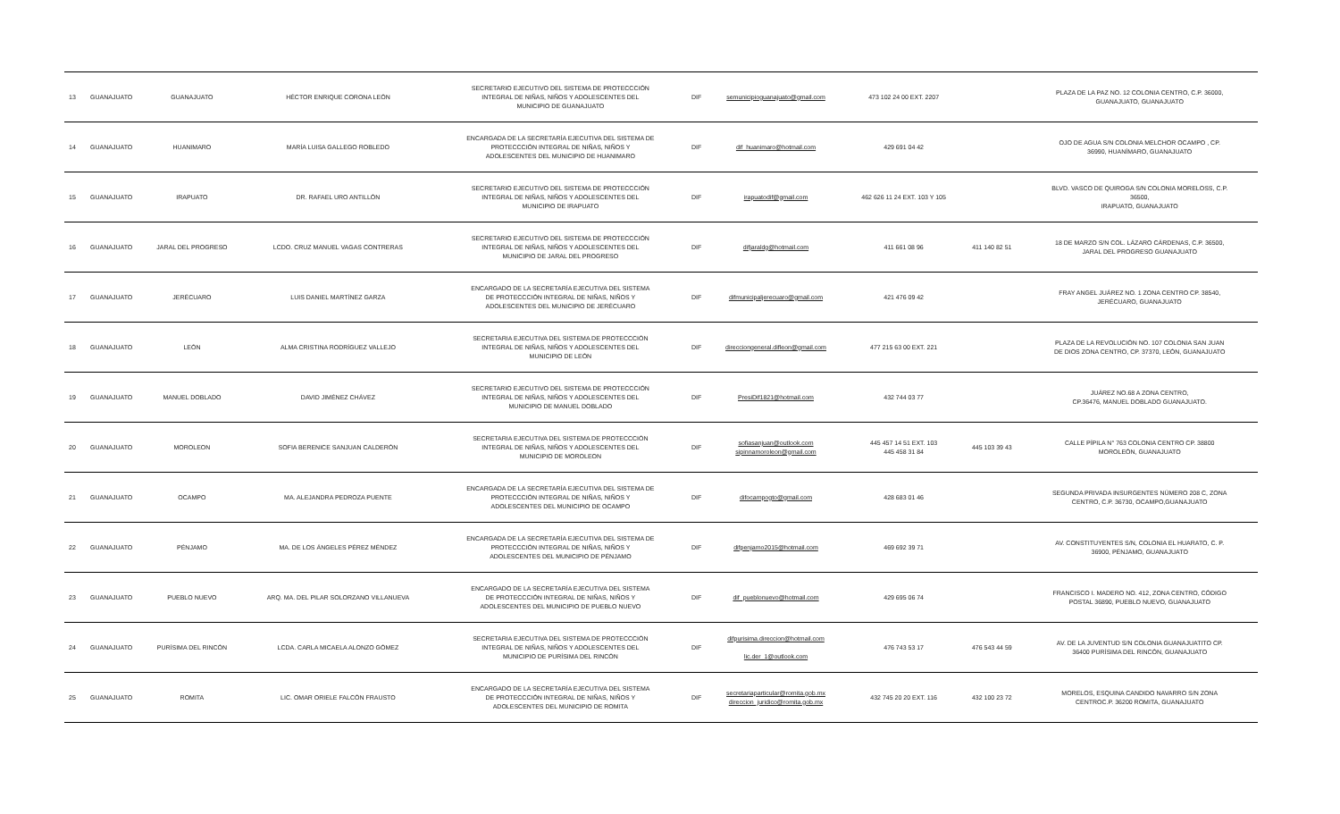| 13 | GUANAJUATO | GUANAJUATO | HÉCTOR ENRIQUE CORONA LEÓN | SECRETARIO EJECUTIVO DEL SISTEMA DE PROTECCCIÓN INTEGRAL DE NIÑAS, NIÑOS Y ADOLESCENTES DEL MUNICIPIO DE GUANAJUATO | DIF | semunicipioguanajuato@gmail.com | 473 102 24 00 EXT. 2207 | | PLAZA DE LA PAZ NO. 12 COLONIA CENTRO, C.P. 36000, GUANAJUATO, GUANAJUATO |
| 14 | GUANAJUATO | HUANIMARO | MARÍA LUISA GALLEGO ROBLEDO | ENCARGADA DE LA SECRETARÍA EJECUTIVA DEL SISTEMA DE PROTECCCIÓN INTEGRAL DE NIÑAS, NIÑOS Y ADOLESCENTES DEL MUNICIPIO DE HUANIMARO | DIF | dif_huanimaro@hotmail.com | 429 691 04 42 | | OJO DE AGUA S/N COLONIA MELCHOR OCAMPO , CP. 36990, HUANÍMARO, GUANAJUATO |
| 15 | GUANAJUATO | IRAPUATO | DR. RAFAEL URO ANTILLÓN | SECRETARIO EJECUTIVO DEL SISTEMA DE PROTECCCIÓN INTEGRAL DE NIÑAS, NIÑOS Y ADOLESCENTES DEL MUNICIPIO DE IRAPUATO | DIF | irapuatodif@gmail.com | 462 626 11 24 EXT. 103 Y 105 | | BLVD. VASCO DE QUIROGA S/N COLONIA MORELOSS, C.P. 36500, IRAPUATO, GUANAJUATO |
| 16 | GUANAJUATO | JARAL DEL PROGRESO | LCDO. CRUZ MANUEL VAGAS CONTRERAS | SECRETARIO EJECUTIVO DEL SISTEMA DE PROTECCCIÓN INTEGRAL DE NIÑAS, NIÑOS Y ADOLESCENTES DEL MUNICIPIO DE JARAL DEL PROGRESO | DIF | difjaraldg@hotmail.com | 411 661 08 96 | 411 140 82 51 | 18 DE MARZO S/N COL. LÁZARO CÁRDENAS, C.P. 36500, JARAL DEL PROGRESO GUANAJUATO |
| 17 | GUANAJUATO | JERÉCUARO | LUIS DANIEL MARTÍNEZ GARZA | ENCARGADO DE LA SECRETARÍA EJECUTIVA DEL SISTEMA DE PROTECCCIÓN INTEGRAL DE NIÑAS, NIÑOS Y ADOLESCENTES DEL MUNICIPIO DE JERÉCUARO | DIF | difmunicipaljerecuaro@gmail.com | 421 476 09 42 | | FRAY ANGEL JUÁREZ NO. 1 ZONA CENTRO CP. 38540, JERÉCUARO, GUANAJUATO |
| 18 | GUANAJUATO | LEÓN | ALMA CRISTINA RODRÍGUEZ VALLEJO | SECRETARIA EJECUTIVA DEL SISTEMA DE PROTECCCIÓN INTEGRAL DE NIÑAS, NIÑOS Y ADOLESCENTES DEL MUNICIPIO DE LEÓN | DIF | direcciongeneral.difleon@gmail.com | 477 215 63 00 EXT. 221 | | PLAZA DE LA REVOLUCIÓN NO. 107 COLONIA SAN JUAN DE DIOS ZONA CENTRO, CP. 37370, LEÓN, GUANAJUATO |
| 19 | GUANAJUATO | MANUEL DOBLADO | DAVID JIMÉNEZ CHÁVEZ | SECRETARIO EJECUTIVO DEL SISTEMA DE PROTECCCIÓN INTEGRAL DE NIÑAS, NIÑOS Y ADOLESCENTES DEL MUNICIPIO DE MANUEL DOBLADO | DIF | PresiDif1821@hotmail.com | 432 744 03 77 | | JUÁREZ NO.68 A ZONA CENTRO, CP.36476, MANUEL DOBLADO GUANAJUATO. |
| 20 | GUANAJUATO | MOROLEON | SOFIA BERENICE SANJUAN CALDERÓN | SECRETARIA EJECUTIVA DEL SISTEMA DE PROTECCCIÓN INTEGRAL DE NIÑAS, NIÑOS Y ADOLESCENTES DEL MUNICIPIO DE MOROLEON | DIF | sofiasanjuan@outlook.com sipinnamoroleon@gmail.com | 445 457 14 51 EXT. 103 445 458 31 84 | 445 103 39 43 | CALLE PÍPILA N° 763 COLONIA CENTRO CP. 38800 MOROLEÓN, GUANAJUATO |
| 21 | GUANAJUATO | OCAMPO | MA. ALEJANDRA PEDROZA PUENTE | ENCARGADA DE LA SECRETARÍA EJECUTIVA DEL SISTEMA DE PROTECCCIÓN INTEGRAL DE NIÑAS, NIÑOS Y ADOLESCENTES DEL MUNICIPIO DE OCAMPO | DIF | difocampogto@gmail.com | 428 683 01 46 | | SEGUNDA PRIVADA INSURGENTES NÚMERO 208 C, ZONA CENTRO, C.P. 36730, OCAMPO,GUANAJUATO |
| 22 | GUANAJUATO | PÉNJAMO | MA. DE LOS ÁNGELES PÉREZ MÉNDEZ | ENCARGADA DE LA SECRETARÍA EJECUTIVA DEL SISTEMA DE PROTECCCIÓN INTEGRAL DE NIÑAS, NIÑOS Y ADOLESCENTES DEL MUNICIPIO DE PÉNJAMO | DIF | difpenjamo2015@hotmail.com | 469 692 39 71 | | AV. CONSTITUYENTES S/N, COLONIA EL HUARATO, C. P. 36900, PÉNJAMO, GUANAJUATO |
| 23 | GUANAJUATO | PUEBLO NUEVO | ARQ. MA. DEL PILAR SOLORZANO VILLANUEVA | ENCARGADO DE LA SECRETARÍA EJECUTIVA DEL SISTEMA DE PROTECCCIÓN INTEGRAL DE NIÑAS, NIÑOS Y ADOLESCENTES DEL MUNICIPIO DE PUEBLO NUEVO | DIF | dif_pueblonuevo@hotmail.com | 429 695 06 74 | | FRANCISCO I. MADERO NO. 412, ZONA CENTRO, CÓDIGO POSTAL 36890, PUEBLO NUEVO, GUANAJUATO |
| 24 | GUANAJUATO | PURÍSIMA DEL RINCÓN | LCDA. CARLA MICAELA ALONZO GÓMEZ | SECRETARIA EJECUTIVA DEL SISTEMA DE PROTECCCIÓN INTEGRAL DE NIÑAS, NIÑOS Y ADOLESCENTES DEL MUNICIPIO DE PURÍSIMA DEL RINCÓN | DIF | difpurisima.direccion@hotmail.com lic.der_1@outlook.com | 476 743 53 17 | 476 543 44 59 | AV. DE LA JUVENTUD S/N COLONIA GUANAJUATITO CP. 36400 PURÍSIMA DEL RINCÓN, GUANAJUATO |
| 25 | GUANAJUATO | ROMITA | LIC. OMAR ORIELE FALCÓN FRAUSTO | ENCARGADO DE LA SECRETARÍA EJECUTIVA DEL SISTEMA DE PROTECCCIÓN INTEGRAL DE NIÑAS, NIÑOS Y ADOLESCENTES DEL MUNICIPIO DE ROMITA | DIF | secretariaparticular@romita.gob.mx direccion_juridico@romita.gob.mx | 432 745 20 20 EXT. 116 | 432 100 23 72 | MORELOS, ESQUINA CANDIDO NAVARRO S/N ZONA CENTROC.P. 36200 ROMITA, GUANAJUATO |